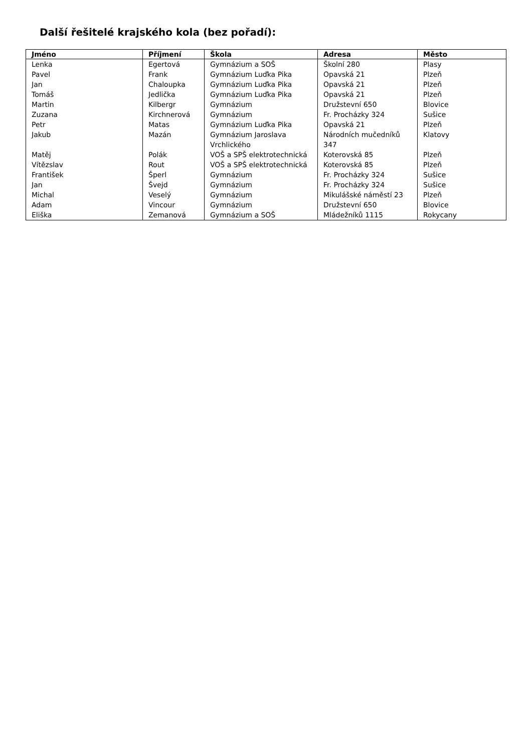Další řešitelé krajského kola (bez pořadí):
| Jméno | Příjmení | Škola | Adresa | Město |
| --- | --- | --- | --- | --- |
| Lenka | Egertová | Gymnázium a SOŠ | Školní 280 | Plasy |
| Pavel | Frank | Gymnázium Luďka Pika | Opavská 21 | Plzeň |
| Jan | Chaloupka | Gymnázium Luďka Pika | Opavská 21 | Plzeň |
| Tomáš | Jedlička | Gymnázium Luďka Pika | Opavská 21 | Plzeň |
| Martin | Kilbergr | Gymnázium | Družstevní 650 | Blovice |
| Zuzana | Kirchnerová | Gymnázium | Fr. Procházky 324 | Sušice |
| Petr | Matas | Gymnázium Luďka Pika | Opavská 21 | Plzeň |
| Jakub | Mazán | Gymnázium Jaroslava Vrchlického | Národních mučedníků 347 | Klatovy |
| Matěj | Polák | VOŠ a SPŠ elektrotechnická | Koterovská 85 | Plzeň |
| Vítězslav | Rout | VOŠ a SPŠ elektrotechnická | Koterovská 85 | Plzeň |
| František | Šperl | Gymnázium | Fr. Procházky 324 | Sušice |
| Jan | Švejd | Gymnázium | Fr. Procházky 324 | Sušice |
| Michal | Veselý | Gymnázium | Mikulášské náměstí 23 | Plzeň |
| Adam | Vincour | Gymnázium | Družstevní 650 | Blovice |
| Eliška | Zemanová | Gymnázium a SOŠ | Mládežníků 1115 | Rokycany |